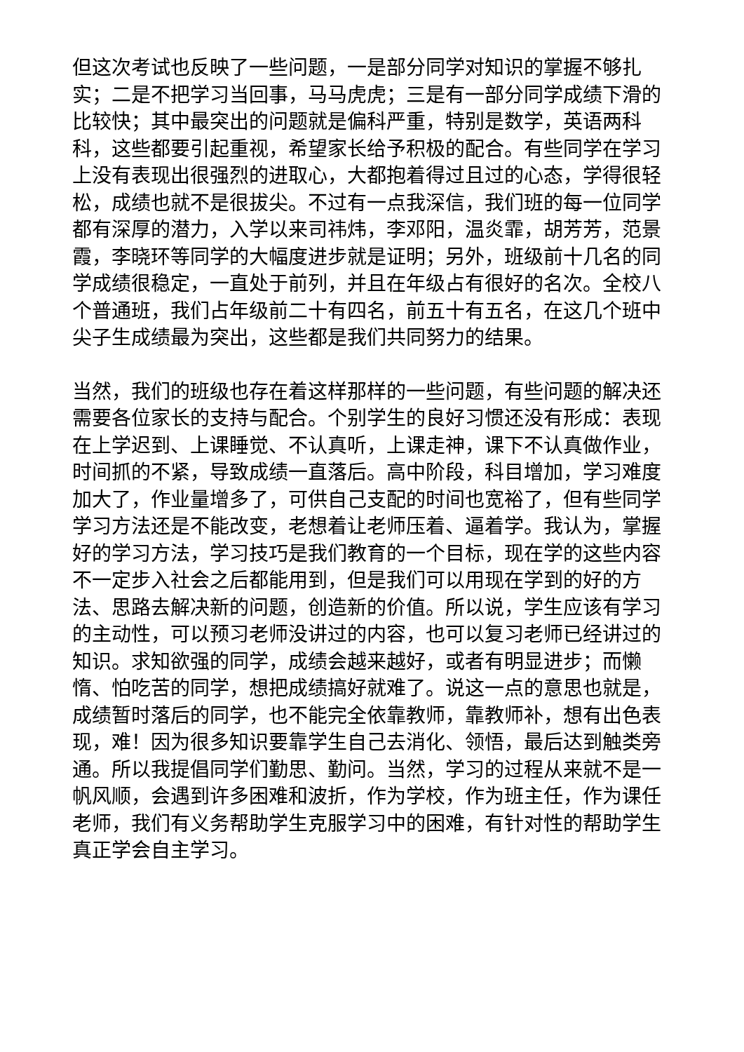但这次考试也反映了一些问题，一是部分同学对知识的掌握不够扎实；二是不把学习当回事，马马虎虎；三是有一部分同学成绩下滑的比较快；其中最突出的问题就是偏科严重，特别是数学，英语两科科，这些都要引起重视，希望家长给予积极的配合。有些同学在学习上没有表现出很强烈的进取心，大都抱着得过且过的心态，学得很轻松，成绩也就不是很拔尖。不过有一点我深信，我们班的每一位同学都有深厚的潜力，入学以来司祎炜，李邓阳，温炎霏，胡芳芳，范景霞，李晓环等同学的大幅度进步就是证明；另外，班级前十几名的同学成绩很稳定，一直处于前列，并且在年级占有很好的名次。全校八个普通班，我们占年级前二十有四名，前五十有五名，在这几个班中尖子生成绩最为突出，这些都是我们共同努力的结果。
当然，我们的班级也存在着这样那样的一些问题，有些问题的解决还需要各位家长的支持与配合。个别学生的良好习惯还没有形成：表现在上学迟到、上课睡觉、不认真听，上课走神，课下不认真做作业，时间抓的不紧，导致成绩一直落后。高中阶段，科目增加，学习难度加大了，作业量增多了，可供自己支配的时间也宽裕了，但有些同学学习方法还是不能改变，老想着让老师压着、逼着学。我认为，掌握好的学习方法，学习技巧是我们教育的一个目标，现在学的这些内容不一定步入社会之后都能用到，但是我们可以用现在学到的好的方法、思路去解决新的问题，创造新的价值。所以说，学生应该有学习的主动性，可以预习老师没讲过的内容，也可以复习老师已经讲过的知识。求知欲强的同学，成绩会越来越好，或者有明显进步；而懒惰、怕吃苦的同学，想把成绩搞好就难了。说这一点的意思也就是，成绩暂时落后的同学，也不能完全依靠教师，靠教师补，想有出色表现，难！因为很多知识要靠学生自己去消化、领悟，最后达到触类旁通。所以我提倡同学们勤思、勤问。当然，学习的过程从来就不是一帆风顺，会遇到许多困难和波折，作为学校，作为班主任，作为课任老师，我们有义务帮助学生克服学习中的困难，有针对性的帮助学生真正学会自主学习。